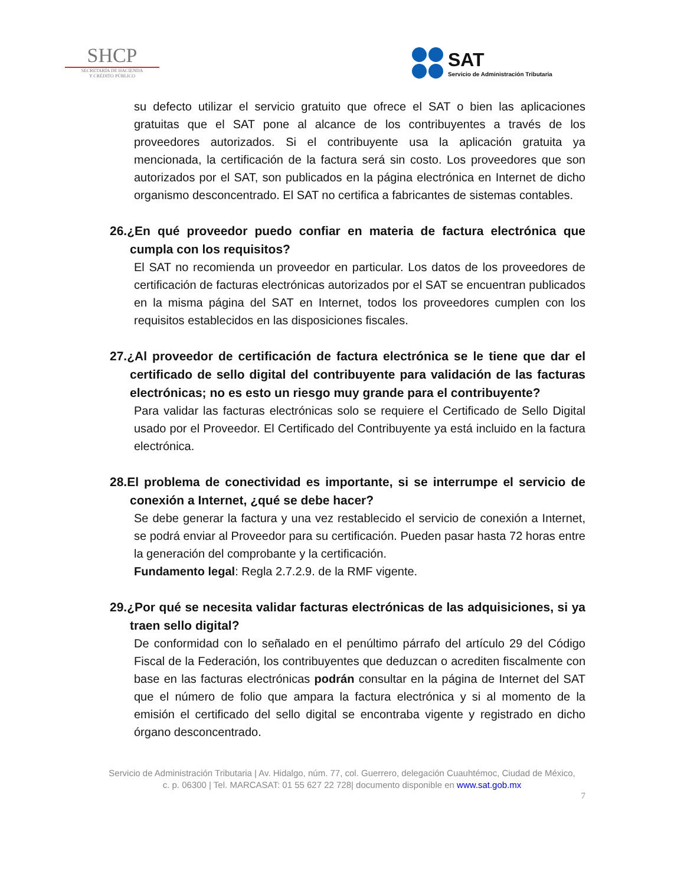SHCP
SECRETARÍA DE HACIENDA
Y CRÉDITO PÚBLICO
SAT
Servicio de Administración Tributaria
su defecto utilizar el servicio gratuito que ofrece el SAT o bien las aplicaciones gratuitas que el SAT pone al alcance de los contribuyentes a través de los proveedores autorizados. Si el contribuyente usa la aplicación gratuita ya mencionada, la certificación de la factura será sin costo. Los proveedores que son autorizados por el SAT, son publicados en la página electrónica en Internet de dicho organismo desconcentrado. El SAT no certifica a fabricantes de sistemas contables.
26.¿En qué proveedor puedo confiar en materia de factura electrónica que cumpla con los requisitos?
El SAT no recomienda un proveedor en particular. Los datos de los proveedores de certificación de facturas electrónicas autorizados por el SAT se encuentran publicados en la misma página del SAT en Internet, todos los proveedores cumplen con los requisitos establecidos en las disposiciones fiscales.
27.¿Al proveedor de certificación de factura electrónica se le tiene que dar el certificado de sello digital del contribuyente para validación de las facturas electrónicas; no es esto un riesgo muy grande para el contribuyente?
Para validar las facturas electrónicas solo se requiere el Certificado de Sello Digital usado por el Proveedor. El Certificado del Contribuyente ya está incluido en la factura electrónica.
28.El problema de conectividad es importante, si se interrumpe el servicio de conexión a Internet, ¿qué se debe hacer?
Se debe generar la factura y una vez restablecido el servicio de conexión a Internet, se podrá enviar al Proveedor para su certificación. Pueden pasar hasta 72 horas entre la generación del comprobante y la certificación.
Fundamento legal: Regla 2.7.2.9. de la RMF vigente.
29.¿Por qué se necesita validar facturas electrónicas de las adquisiciones, si ya traen sello digital?
De conformidad con lo señalado en el penúltimo párrafo del artículo 29 del Código Fiscal de la Federación, los contribuyentes que deduzcan o acrediten fiscalmente con base en las facturas electrónicas podrán consultar en la página de Internet del SAT que el número de folio que ampara la factura electrónica y si al momento de la emisión el certificado del sello digital se encontraba vigente y registrado en dicho órgano desconcentrado.
Servicio de Administración Tributaria | Av. Hidalgo, núm. 77, col. Guerrero, delegación Cuauhtémoc, Ciudad de México,
c. p. 06300 | Tel. MARCASAT: 01 55 627 22 728| documento disponible en www.sat.gob.mx
7